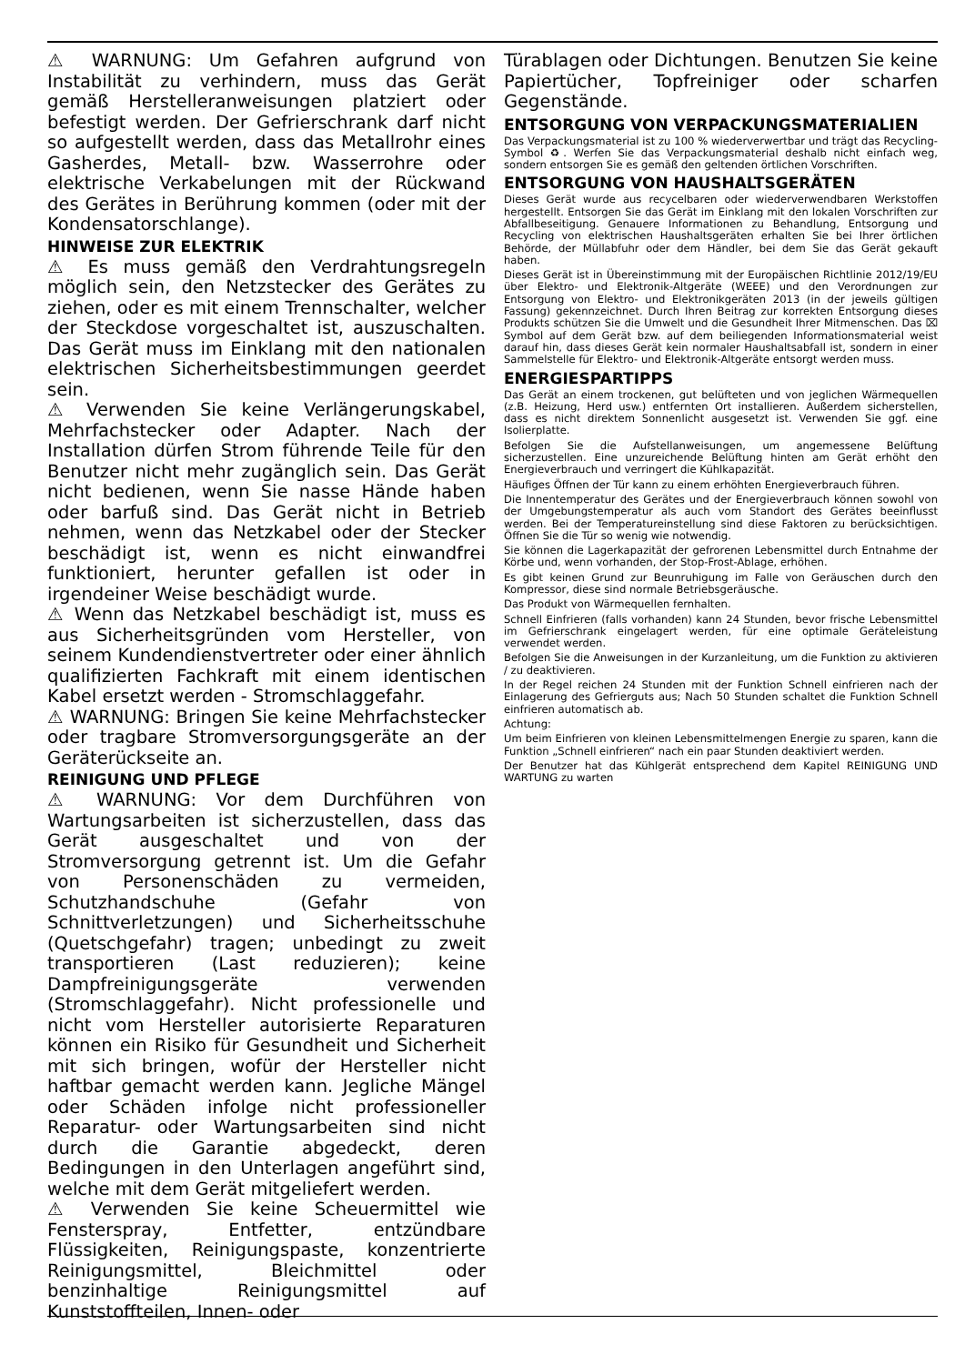⚠ WARNUNG: Um Gefahren aufgrund von Instabilität zu verhindern, muss das Gerät gemäß Herstelleranweisungen platziert oder befestigt werden. Der Gefrierschrank darf nicht so aufgestellt werden, dass das Metallrohr eines Gasherdes, Metall- bzw. Wasserrohre oder elektrische Verkabelungen mit der Rückwand des Gerätes in Berührung kommen (oder mit der Kondensatorschlange).
HINWEISE ZUR ELEKTRIK
⚠ Es muss gemäß den Verdrahtungsregeln möglich sein, den Netzstecker des Gerätes zu ziehen, oder es mit einem Trennschalter, welcher der Steckdose vorgeschaltet ist, auszuschalten. Das Gerät muss im Einklang mit den nationalen elektrischen Sicherheitsbestimmungen geerdet sein.
⚠ Verwenden Sie keine Verlängerungskabel, Mehrfachstecker oder Adapter. Nach der Installation dürfen Strom führende Teile für den Benutzer nicht mehr zugänglich sein. Das Gerät nicht bedienen, wenn Sie nasse Hände haben oder barfuß sind. Das Gerät nicht in Betrieb nehmen, wenn das Netzkabel oder der Stecker beschädigt ist, wenn es nicht einwandfrei funktioniert, herunter gefallen ist oder in irgendeiner Weise beschädigt wurde.
⚠ Wenn das Netzkabel beschädigt ist, muss es aus Sicherheitsgründen vom Hersteller, von seinem Kundendienstvertreter oder einer ähnlich qualifizierten Fachkraft mit einem identischen Kabel ersetzt werden - Stromschlaggefahr.
⚠ WARNUNG: Bringen Sie keine Mehrfachstecker oder tragbare Stromversorgungsgeräte an der Geräterückseite an.
REINIGUNG UND PFLEGE
⚠ WARNUNG: Vor dem Durchführen von Wartungsarbeiten ist sicherzustellen, dass das Gerät ausgeschaltet und von der Stromversorgung getrennt ist. Um die Gefahr von Personenschäden zu vermeiden, Schutzhandschuhe (Gefahr von Schnittverletzungen) und Sicherheitsschuhe (Quetschgefahr) tragen; unbedingt zu zweit transportieren (Last reduzieren); keine Dampfreinigungsgeräte verwenden (Stromschlaggefahr). Nicht professionelle und nicht vom Hersteller autorisierte Reparaturen können ein Risiko für Gesundheit und Sicherheit mit sich bringen, wofür der Hersteller nicht haftbar gemacht werden kann. Jegliche Mängel oder Schäden infolge nicht professioneller Reparatur- oder Wartungsarbeiten sind nicht durch die Garantie abgedeckt, deren Bedingungen in den Unterlagen angeführt sind, welche mit dem Gerät mitgeliefert werden.
⚠ Verwenden Sie keine Scheuermittel wie Fensterspray, Entfetter, entzündbare Flüssigkeiten, Reinigungspaste, konzentrierte Reinigungsmittel, Bleichmittel oder benzinhaltige Reinigungsmittel auf Kunststoffteilen, Innen- oder
Türablagen oder Dichtungen. Benutzen Sie keine Papiertücher, Topfreiniger oder scharfen Gegenstände.
ENTSORGUNG VON VERPACKUNGSMATERIALIEN
Das Verpackungsmaterial ist zu 100 % wiederverwertbar und trägt das Recycling-Symbol ♻. Werfen Sie das Verpackungsmaterial deshalb nicht einfach weg, sondern entsorgen Sie es gemäß den geltenden örtlichen Vorschriften.
ENTSORGUNG VON HAUSHALTSGERÄTEN
Dieses Gerät wurde aus recycelbaren oder wiederverwendbaren Werkstoffen hergestellt. Entsorgen Sie das Gerät im Einklang mit den lokalen Vorschriften zur Abfallbeseitigung. Genauere Informationen zu Behandlung, Entsorgung und Recycling von elektrischen Haushaltsgeräten erhalten Sie bei Ihrer örtlichen Behörde, der Müllabfuhr oder dem Händler, bei dem Sie das Gerät gekauft haben.
Dieses Gerät ist in Übereinstimmung mit der Europäischen Richtlinie 2012/19/EU über Elektro- und Elektronik-Altgeräte (WEEE) und den Verordnungen zur Entsorgung von Elektro- und Elektronikgeräten 2013 (in der jeweils gültigen Fassung) gekennzeichnet. Durch Ihren Beitrag zur korrekten Entsorgung dieses Produkts schützen Sie die Umwelt und die Gesundheit Ihrer Mitmenschen. Das ⌧ Symbol auf dem Gerät bzw. auf dem beiliegenden Informationsmaterial weist darauf hin, dass dieses Gerät kein normaler Haushaltsabfall ist, sondern in einer Sammelstelle für Elektro- und Elektronik-Altgeräte entsorgt werden muss.
ENERGIESPARTIPPS
Das Gerät an einem trockenen, gut belüfteten und von jeglichen Wärmequellen (z.B. Heizung, Herd usw.) entfernten Ort installieren. Außerdem sicherstellen, dass es nicht direktem Sonnenlicht ausgesetzt ist. Verwenden Sie ggf. eine Isolierplatte.
Befolgen Sie die Aufstellanweisungen, um angemessene Belüftung sicherzustellen. Eine unzureichende Belüftung hinten am Gerät erhöht den Energieverbrauch und verringert die Kühlkapazität.
Häufiges Öffnen der Tür kann zu einem erhöhten Energieverbrauch führen.
Die Innentemperatur des Gerätes und der Energieverbrauch können sowohl von der Umgebungstemperatur als auch vom Standort des Gerätes beeinflusst werden. Bei der Temperatureinstellung sind diese Faktoren zu berücksichtigen. Öffnen Sie die Tür so wenig wie notwendig.
Sie können die Lagerkapazität der gefrorenen Lebensmittel durch Entnahme der Körbe und, wenn vorhanden, der Stop-Frost-Ablage, erhöhen.
Es gibt keinen Grund zur Beunruhigung im Falle von Geräuschen durch den Kompressor, diese sind normale Betriebsgeräusche.
Das Produkt von Wärmequellen fernhalten.
Schnell Einfrieren (falls vorhanden) kann 24 Stunden, bevor frische Lebensmittel im Gefrierschrank eingelagert werden, für eine optimale Geräteleistung verwendet werden.
Befolgen Sie die Anweisungen in der Kurzanleitung, um die Funktion zu aktivieren / zu deaktivieren.
In der Regel reichen 24 Stunden mit der Funktion Schnell einfrieren nach der Einlagerung des Gefrierguts aus; Nach 50 Stunden schaltet die Funktion Schnell einfrieren automatisch ab.
Achtung:
Um beim Einfrieren von kleinen Lebensmittelmengen Energie zu sparen, kann die Funktion „Schnell einfrieren“ nach ein paar Stunden deaktiviert werden.
Der Benutzer hat das Kühlgerät entsprechend dem Kapitel REINIGUNG UND WARTUNG zu warten